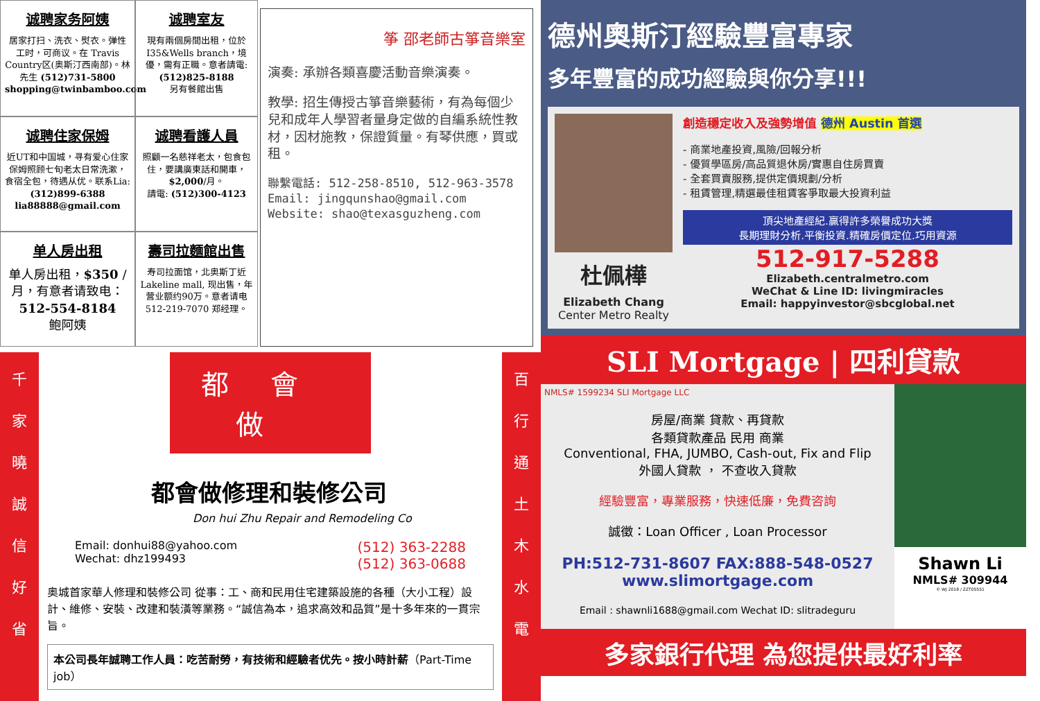诚聘家务阿姨
居家打扫、洗衣、熨衣。弹性工时，可商议。在 Travis Country区(奥斯汀西南部)。林先生 (512)731-5800
shopping@twinbamboo.com
诚聘室友
現有兩個房間出租，位於I35&Wells branch，境優，需有正職。意者請電: (512)825-8188
另有餐館出售
诚聘住家保姆
近UT和中国城，寻有爱心住家保姆照顾七旬老太日常洗漱，食宿全包，待遇从优。联系Lia: (312)899-6388
lia88888@gmail.com
诚聘看護人員
照顧一名慈祥老太，包食包住，要講廣東話和開車，$2,000/月。
請電: (512)300-4123
单人房出租
单人房出租，$350 /月，有意者请致电：
512-554-8184
鲍阿姨
壽司拉麵館出售
寿司拉面馆，北奥斯丁近Lakeline mall, 现出售，年营业额约90万。意者请电 512-219-7070 郑经理。
筝 邵老師古箏音樂室
演奏: 承辦各類喜慶活動音樂演奏。
教學: 招生傳授古箏音樂藝術，有為每個少兒和成年人學習者量身定做的自編系統性教材，因材施教，保證質量。有琴供應，買或租。
聯繫電話: 512-258-8510, 512-963-3578
Email: jingqunshao@gmail.com
Website: shao@texasguzheng.com
千
家
曉
誠
信
好
省
都會做
都會做修理和裝修公司
Don hui Zhu Repair and Remodeling Co
Email: donhui88@yahoo.com
Wechat: dhz199493
(512) 363-2288
(512) 363-0688
奥城首家華人修理和裝修公司 從事：工、商和民用住宅建築設施的各種（大小工程）設計、維修、安裝、改建和裝潢等業務。“誠信為本，追求高效和品質”是十多年來的一貫宗旨。
本公司長年誠聘工作人員：吃苦耐勞，有技術和經驗者优先。按小時計薪（Part-Time job）
百
行
通
土
木
水
電
德州奧斯汀經驗豐富專家
多年豐富的成功經驗與你分享!!!
杜佩樺
Elizabeth Chang
Center Metro Realty
創造穩定收入及強勢增值 德州 Austin 首選
- 商業地產投資,風險/回報分析
- 優質學區房/高品質退休房/實惠自住房買賣
- 全套買賣服務,提供定價規劃/分析
- 租賃管理,精選最佳租賃客爭取最大投資利益
頂尖地產經紀.贏得許多榮譽成功大獎
長期理財分析.平衡投資.精確房價定位.巧用資源
512-917-5288
Elizabeth.centralmetro.com
WeChat & Line ID: livingmiracles
Email: happyinvestor@sbcglobal.net
SLI Mortgage | 四利貸款
NMLS# 1599234 SLI Mortgage LLC
房屋/商業 貸款、再貸款
各類貸款產品 民用 商業
Conventional, FHA, JUMBO, Cash-out, Fix and Flip
外國人貸款 ， 不查收入貸款
經驗豐富，專業服務，快速低廉，免費咨詢
誠徵：Loan Officer , Loan Processor
PH:512-731-8607 FAX:888-548-0527
www.slimortgage.com
Email : shawnli1688@gmail.com Wechat ID: slitradeguru
Shawn Li
NMLS# 309944
© WJ 2018 / ZZT05551
多家銀行代理 為您提供最好利率